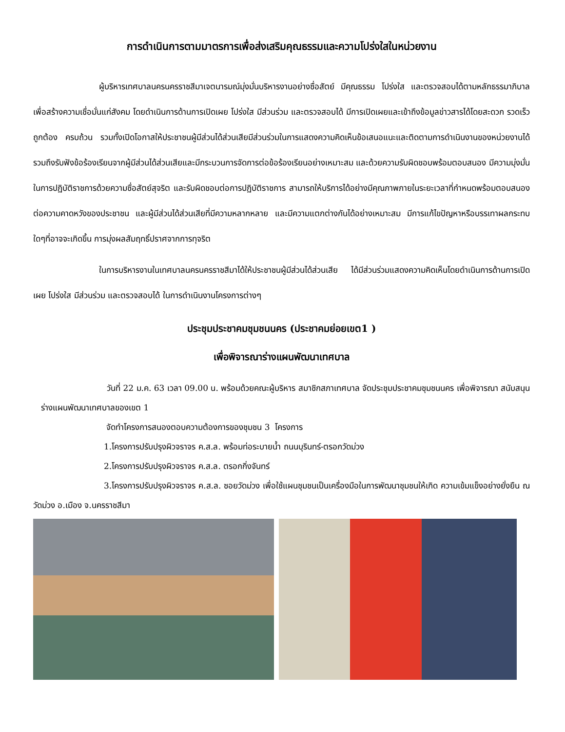การดำเนินการตามมาตรการเพื่อส่งเสริมคุณธรรมและความโปร่งใสในหน่วยงาน
ผู้บริหารเทศบาลนครนครราชสีมาเจตนารมณ์มุ่งมั่นบริหารงานอย่างซื่อสัตย์ มีคุณธรรม โปร่งใส และตรวจสอบได้ตามหลักธรรมาภิบาล เพื่อสร้างความเชื่อมั่นแก่สังคม โดยดำเนินการด้านการเปิดเผย โปร่งใส มีส่วนร่วม และตรวจสอบได้ มีการเปิดเผยและเข้าถึงข้อมูลข่าวสารได้โดยสะดวก รวดเร็ว ถูกต้อง ครบถ้วน รวมทั้งเปิดโอกาสให้ประชาชนผู้มีส่วนได้ส่วนเสียมีส่วนร่วมในการแสดงความคิดเห็นข้อเสนอแนะและติดตามการดำเนินงานของหน่วยงานได้ รวมถึงรับฟังข้อร้องเรียนจากผู้มีส่วนได้ส่วนเสียและมีกระบวนการจัดการต่อข้อร้องเรียนอย่างเหมาะสม และด้วยความรับผิดชอบพร้อมตอบสนอง มีความมุ่งมั่นในการปฏิบัติราชการด้วยความซื่อสัตย์สุจริต และรับผิดชอบต่อการปฏิบัติราชการ สามารถให้บริการได้อย่างมีคุณภาพภายในระยะเวลาที่กำหนดพร้อมตอบสนองต่อความคาดหวังของประชาชน และผู้มีส่วนได้ส่วนเสียที่มีความหลากหลาย และมีความแตกต่างกันได้อย่างเหมาะสม มีการแก้ไขปัญหาหรือบรรเทาผลกระทบใดๆที่อาจจะเกิดขึ้น การมุ่งผลสัมฤทธิ์ปราศจากการทุจริต
ในการบริหารงานในเทศบาลนครนครราชสีมาได้ให้ประชาชนผู้มีส่วนได้ส่วนเสีย ได้มีส่วนร่วมแสดงความคิดเห็นโดยดำเนินการด้านการเปิดเผย โปร่งใส มีส่วนร่วม และตรวจสอบได้ ในการดำเนินงานโครงการต่างๆ
ประชุมประชาคมชุมชนนคร (ประชาคมย่อยเขต1 )
เพื่อพิจารณาร่างแผนพัฒนาเทศบาล
วันที่ 22 ม.ค. 63 เวลา 09.00 น. พร้อมด้วยคณะผู้บริหาร สมาชิกสภาเทศบาล จัดประชุมประชาคมชุมชนนคร เพื่อพิจารณา สนับสนุนร่างแผนพัฒนาเทศบาลของเขต 1
จัดทำโครงการสนองตอบความต้องการของชุมชน 3 โครงการ
1.โครงการปรับปรุงผิวจราจร ค.ส.ล. พร้อมท่อระบายน้ำ ถนนบุรินทร์-ตรอกวัดม่วง
2.โครงการปรับปรุงผิวจราจร ค.ส.ล. ตรอกกิ่งจันทร์
3.โครงการปรับปรุงผิวจราจร ค.ส.ล. ซอยวัดม่วง เพื่อใช้แผนชุมชนเป็นเครื่องมือในการพัฒนาชุมชนให้เกิด ความเข้มแข็งอย่างยั่งยืน ณ วัดม่วง อ.เมือง จ.นครราชสีมา